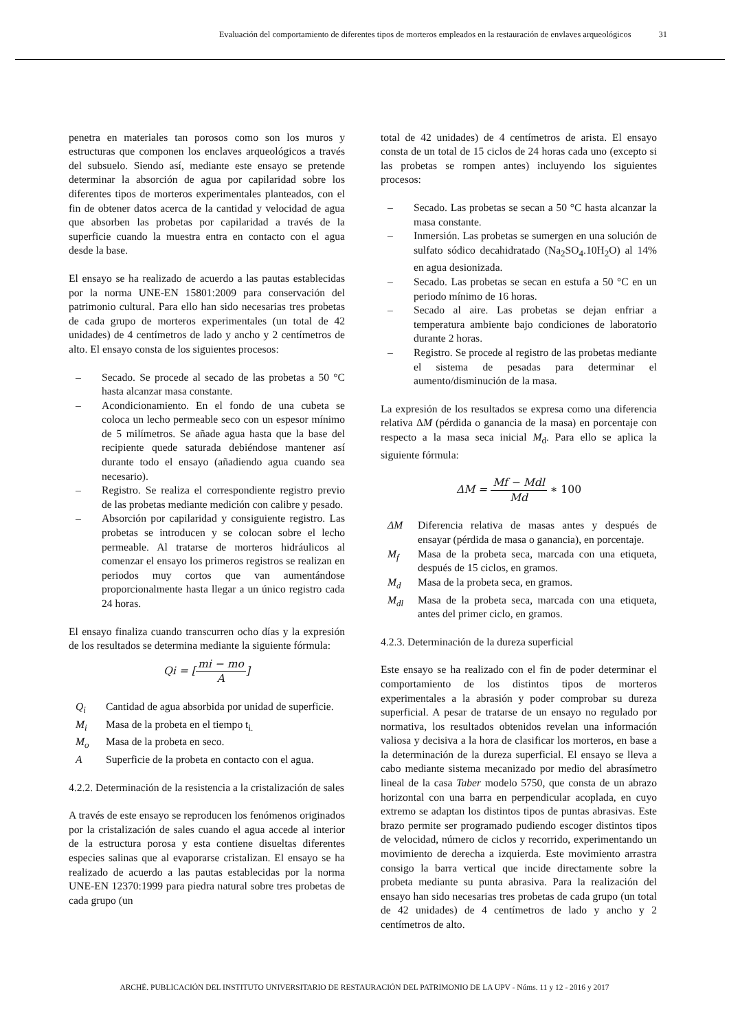Evaluación del comportamiento de diferentes tipos de morteros empleados en la restauración de envlaves arqueológicos 31
penetra en materiales tan porosos como son los muros y estructuras que componen los enclaves arqueológicos a través del subsuelo. Siendo así, mediante este ensayo se pretende determinar la absorción de agua por capilaridad sobre los diferentes tipos de morteros experimentales planteados, con el fin de obtener datos acerca de la cantidad y velocidad de agua que absorben las probetas por capilaridad a través de la superficie cuando la muestra entra en contacto con el agua desde la base.
El ensayo se ha realizado de acuerdo a las pautas establecidas por la norma UNE-EN 15801:2009 para conservación del patrimonio cultural. Para ello han sido necesarias tres probetas de cada grupo de morteros experimentales (un total de 42 unidades) de 4 centímetros de lado y ancho y 2 centímetros de alto. El ensayo consta de los siguientes procesos:
– Secado. Se procede al secado de las probetas a 50 °C hasta alcanzar masa constante.
– Acondicionamiento. En el fondo de una cubeta se coloca un lecho permeable seco con un espesor mínimo de 5 milímetros. Se añade agua hasta que la base del recipiente quede saturada debiéndose mantener así durante todo el ensayo (añadiendo agua cuando sea necesario).
– Registro. Se realiza el correspondiente registro previo de las probetas mediante medición con calibre y pesado.
– Absorción por capilaridad y consiguiente registro. Las probetas se introducen y se colocan sobre el lecho permeable. Al tratarse de morteros hidráulicos al comenzar el ensayo los primeros registros se realizan en periodos muy cortos que van aumentándose proporcionalmente hasta llegar a un único registro cada 24 horas.
El ensayo finaliza cuando transcurren ocho días y la expresión de los resultados se determina mediante la siguiente fórmula:
Qi = [mi − mo A]
Q<sub>i</sub> Cantidad de agua absorbida por unidad de superficie.
M<sub>i</sub> Masa de la probeta en el tiempo t<sub>i.</sub>
M<sub>o</sub> Masa de la probeta en seco.
A Superficie de la probeta en contacto con el agua.
4.2.2. Determinación de la resistencia a la cristalización de sales
A través de este ensayo se reproducen los fenómenos originados por la cristalización de sales cuando el agua accede al interior de la estructura porosa y esta contiene disueltas diferentes especies salinas que al evaporarse cristalizan. El ensayo se ha realizado de acuerdo a las pautas establecidas por la norma UNE-EN 12370:1999 para piedra natural sobre tres probetas de cada grupo (un
total de 42 unidades) de 4 centímetros de arista. El ensayo consta de un total de 15 ciclos de 24 horas cada uno (excepto si las probetas se rompen antes) incluyendo los siguientes procesos:
– Secado. Las probetas se secan a 50 °C hasta alcanzar la masa constante.
– Inmersión. Las probetas se sumergen en una solución de sulfato sódico decahidratado (Na<sub>2</sub>SO<sub>4</sub>.10H<sub>2</sub>O) al 14% en agua desionizada.
– Secado. Las probetas se secan en estufa a 50 °C en un periodo mínimo de 16 horas.
– Secado al aire. Las probetas se dejan enfriar a temperatura ambiente bajo condiciones de laboratorio durante 2 horas.
– Registro. Se procede al registro de las probetas mediante el sistema de pesadas para determinar el aumento/disminución de la masa.
La expresión de los resultados se expresa como una diferencia relativa ΔM (pérdida o ganancia de la masa) en porcentaje con respecto a la masa seca inicial M<sub>d</sub>. Para ello se aplica la siguiente fórmula:
ΔM = Mf − Mdl Md ∗ 100
ΔM Diferencia relativa de masas antes y después de ensayar (pérdida de masa o ganancia), en porcentaje.
M<sub>f</sub> Masa de la probeta seca, marcada con una etiqueta, después de 15 ciclos, en gramos.
M<sub>d</sub> Masa de la probeta seca, en gramos.
M<sub>dl</sub> Masa de la probeta seca, marcada con una etiqueta, antes del primer ciclo, en gramos.
4.2.3. Determinación de la dureza superficial
Este ensayo se ha realizado con el fin de poder determinar el comportamiento de los distintos tipos de morteros experimentales a la abrasión y poder comprobar su dureza superficial. A pesar de tratarse de un ensayo no regulado por normativa, los resultados obtenidos revelan una información valiosa y decisiva a la hora de clasificar los morteros, en base a la determinación de la dureza superficial. El ensayo se lleva a cabo mediante sistema mecanizado por medio del abrasímetro lineal de la casa Taber modelo 5750, que consta de un abrazo horizontal con una barra en perpendicular acoplada, en cuyo extremo se adaptan los distintos tipos de puntas abrasivas. Este brazo permite ser programado pudiendo escoger distintos tipos de velocidad, número de ciclos y recorrido, experimentando un movimiento de derecha a izquierda. Este movimiento arrastra consigo la barra vertical que incide directamente sobre la probeta mediante su punta abrasiva. Para la realización del ensayo han sido necesarias tres probetas de cada grupo (un total de 42 unidades) de 4 centímetros de lado y ancho y 2 centímetros de alto.
ARCHÉ. PUBLICACIÓN DEL INSTITUTO UNIVERSITARIO DE RESTAURACIÓN DEL PATRIMONIO DE LA UPV - Núms. 11 y 12 - 2016 y 2017